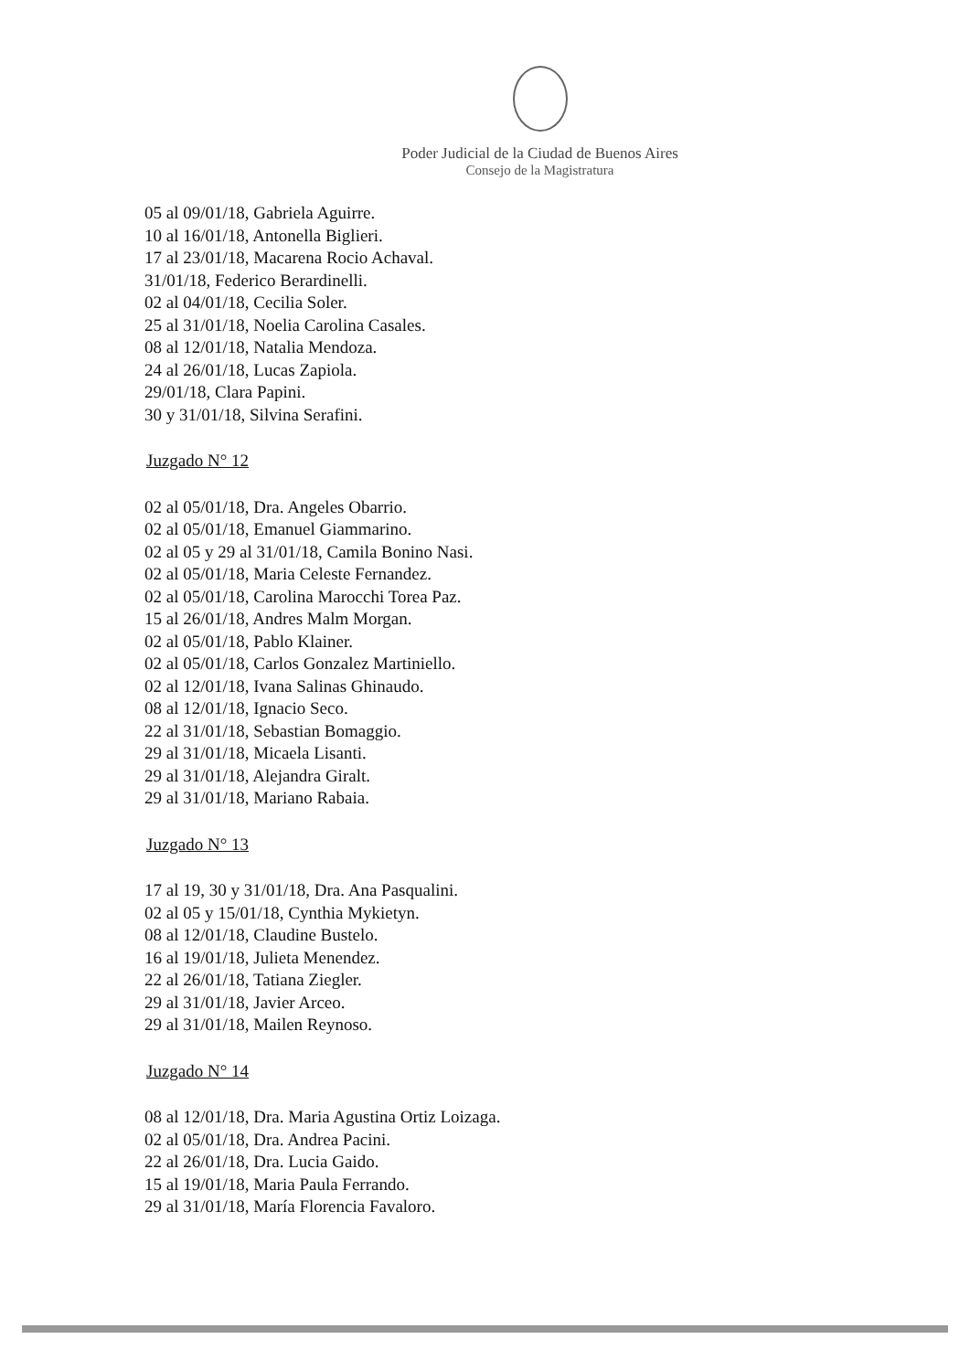Poder Judicial de la Ciudad de Buenos Aires
Consejo de la Magistratura
05 al 09/01/18, Gabriela Aguirre.
10 al 16/01/18, Antonella Biglieri.
17 al 23/01/18, Macarena Rocio Achaval.
31/01/18, Federico Berardinelli.
02 al 04/01/18, Cecilia Soler.
25 al 31/01/18, Noelia Carolina Casales.
08 al 12/01/18, Natalia Mendoza.
24 al 26/01/18, Lucas Zapiola.
29/01/18, Clara Papini.
30 y 31/01/18, Silvina Serafini.
Juzgado N° 12
02 al 05/01/18, Dra. Angeles Obarrio.
02 al 05/01/18, Emanuel Giammarino.
02 al 05 y 29 al 31/01/18, Camila Bonino Nasi.
02 al 05/01/18, Maria Celeste Fernandez.
02 al 05/01/18, Carolina Marocchi Torea Paz.
15 al 26/01/18, Andres Malm Morgan.
02 al 05/01/18, Pablo Klainer.
02 al 05/01/18, Carlos Gonzalez Martiniello.
02 al 12/01/18, Ivana Salinas Ghinaudo.
08 al 12/01/18, Ignacio Seco.
22 al 31/01/18, Sebastian Bomaggio.
29 al 31/01/18, Micaela Lisanti.
29 al 31/01/18, Alejandra Giralt.
29 al 31/01/18, Mariano Rabaia.
Juzgado N° 13
17 al 19, 30 y 31/01/18, Dra. Ana Pasqualini.
02 al 05 y 15/01/18, Cynthia Mykietyn.
08 al 12/01/18, Claudine Bustelo.
16 al 19/01/18, Julieta Menendez.
22 al 26/01/18, Tatiana Ziegler.
29 al 31/01/18, Javier Arceo.
29 al 31/01/18, Mailen Reynoso.
Juzgado N° 14
08 al 12/01/18, Dra. Maria Agustina Ortiz Loizaga.
02 al 05/01/18, Dra. Andrea Pacini.
22 al 26/01/18, Dra. Lucia Gaido.
15 al 19/01/18, Maria Paula Ferrando.
29 al 31/01/18, María Florencia Favaloro.